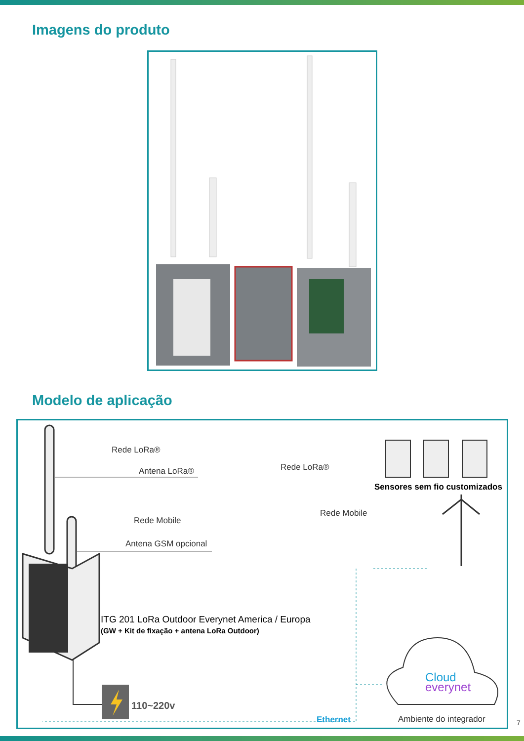Imagens do produto
Modelo de aplicação
Rede LoRa®
Antena LoRa®
Rede Mobile
Antena GSM opcional
Rede LoRa®
Sensores sem fio customizados
Rede Mobile
ITG 201 LoRa Outdoor Everynet America / Europa
(GW + Kit de fixação + antena LoRa Outdoor)
110~220v
Ethernet
Cloud
everynet
Ambiente do integrador
7